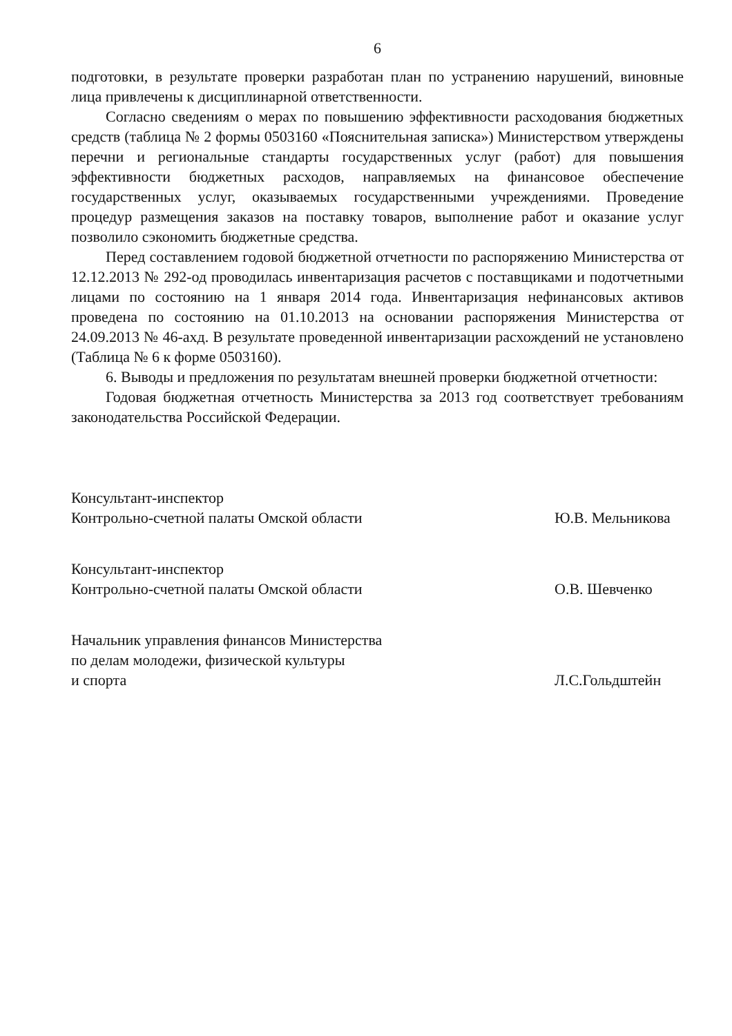6
подготовки, в результате проверки разработан план по устранению нарушений, виновные лица привлечены к дисциплинарной ответственности.
Согласно сведениям о мерах по повышению эффективности расходования бюджетных средств (таблица № 2 формы 0503160 «Пояснительная записка») Министерством утверждены перечни и региональные стандарты государственных услуг (работ) для повышения эффективности бюджетных расходов, направляемых на финансовое обеспечение государственных услуг, оказываемых государственными учреждениями. Проведение процедур размещения заказов на поставку товаров, выполнение работ и оказание услуг позволило сэкономить бюджетные средства.
Перед составлением годовой бюджетной отчетности по распоряжению Министерства от 12.12.2013 № 292-од проводилась инвентаризация расчетов с поставщиками и подотчетными лицами по состоянию на 1 января 2014 года. Инвентаризация нефинансовых активов проведена по состоянию на 01.10.2013 на основании распоряжения Министерства от 24.09.2013 № 46-ахд. В результате проведенной инвентаризации расхождений не установлено (Таблица № 6 к форме 0503160).
6. Выводы и предложения по результатам внешней проверки бюджетной отчетности:
Годовая бюджетная отчетность Министерства за 2013 год соответствует требованиям законодательства Российской Федерации.
Консультант-инспектор
Контрольно-счетной палаты Омской области
Ю.В. Мельникова
Консультант-инспектор
Контрольно-счетной палаты Омской области
О.В. Шевченко
Начальник управления финансов Министерства
по делам молодежи, физической культуры
и спорта
Л.С.Гольдштейн